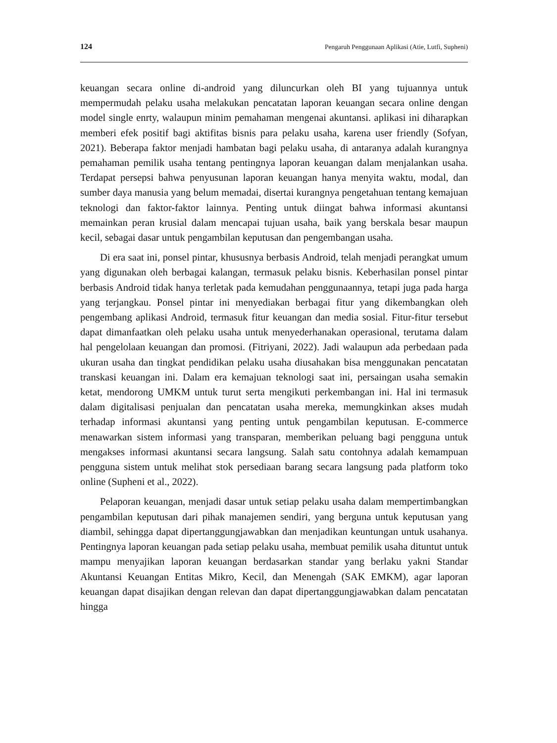124 Pengaruh Penggunaan Aplikasi (Atie, Lutfi, Supheni)
keuangan secara online di-android yang diluncurkan oleh BI yang tujuannya untuk mempermudah pelaku usaha melakukan pencatatan laporan keuangan secara online dengan model single enrty, walaupun minim pemahaman mengenai akuntansi. aplikasi ini diharapkan memberi efek positif bagi aktifitas bisnis para pelaku usaha, karena user friendly (Sofyan, 2021). Beberapa faktor menjadi hambatan bagi pelaku usaha, di antaranya adalah kurangnya pemahaman pemilik usaha tentang pentingnya laporan keuangan dalam menjalankan usaha. Terdapat persepsi bahwa penyusunan laporan keuangan hanya menyita waktu, modal, dan sumber daya manusia yang belum memadai, disertai kurangnya pengetahuan tentang kemajuan teknologi dan faktor-faktor lainnya. Penting untuk diingat bahwa informasi akuntansi memainkan peran krusial dalam mencapai tujuan usaha, baik yang berskala besar maupun kecil, sebagai dasar untuk pengambilan keputusan dan pengembangan usaha.
Di era saat ini, ponsel pintar, khususnya berbasis Android, telah menjadi perangkat umum yang digunakan oleh berbagai kalangan, termasuk pelaku bisnis. Keberhasilan ponsel pintar berbasis Android tidak hanya terletak pada kemudahan penggunaannya, tetapi juga pada harga yang terjangkau. Ponsel pintar ini menyediakan berbagai fitur yang dikembangkan oleh pengembang aplikasi Android, termasuk fitur keuangan dan media sosial. Fitur-fitur tersebut dapat dimanfaatkan oleh pelaku usaha untuk menyederhanakan operasional, terutama dalam hal pengelolaan keuangan dan promosi. (Fitriyani, 2022). Jadi walaupun ada perbedaan pada ukuran usaha dan tingkat pendidikan pelaku usaha diusahakan bisa menggunakan pencatatan transkasi keuangan ini. Dalam era kemajuan teknologi saat ini, persaingan usaha semakin ketat, mendorong UMKM untuk turut serta mengikuti perkembangan ini. Hal ini termasuk dalam digitalisasi penjualan dan pencatatan usaha mereka, memungkinkan akses mudah terhadap informasi akuntansi yang penting untuk pengambilan keputusan. E-commerce menawarkan sistem informasi yang transparan, memberikan peluang bagi pengguna untuk mengakses informasi akuntansi secara langsung. Salah satu contohnya adalah kemampuan pengguna sistem untuk melihat stok persediaan barang secara langsung pada platform toko online (Supheni et al., 2022).
Pelaporan keuangan, menjadi dasar untuk setiap pelaku usaha dalam mempertimbangkan pengambilan keputusan dari pihak manajemen sendiri, yang berguna untuk keputusan yang diambil, sehingga dapat dipertanggungjawabkan dan menjadikan keuntungan untuk usahanya. Pentingnya laporan keuangan pada setiap pelaku usaha, membuat pemilik usaha dituntut untuk mampu menyajikan laporan keuangan berdasarkan standar yang berlaku yakni Standar Akuntansi Keuangan Entitas Mikro, Kecil, dan Menengah (SAK EMKM), agar laporan keuangan dapat disajikan dengan relevan dan dapat dipertanggungjawabkan dalam pencatatan hingga